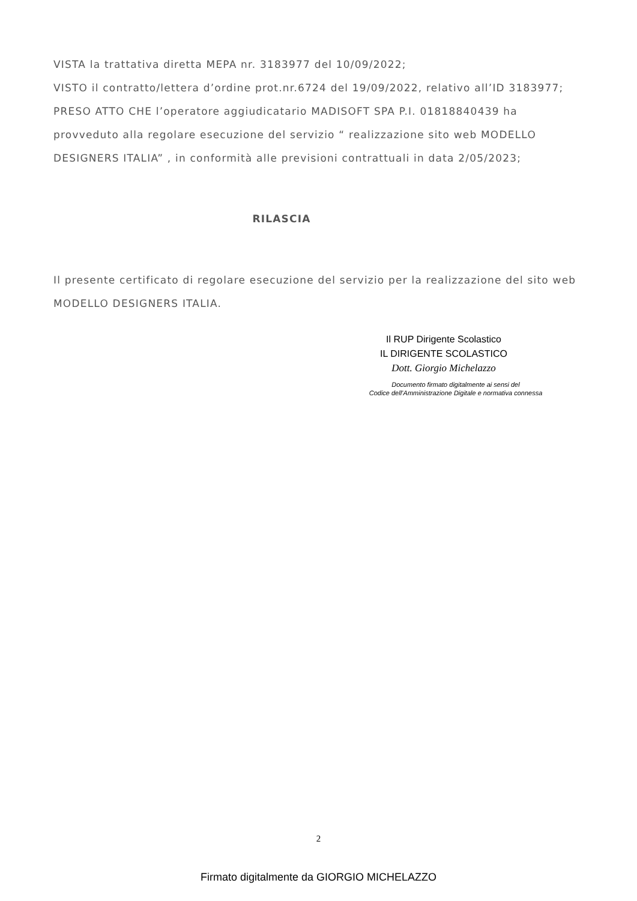VISTA la trattativa diretta MEPA nr. 3183977 del 10/09/2022;
VISTO il contratto/lettera d’ordine prot.nr.6724 del 19/09/2022, relativo all’ID 3183977;
PRESO ATTO CHE l’operatore aggiudicatario MADISOFT SPA P.I. 01818840439 ha provveduto alla regolare esecuzione del servizio “ realizzazione sito web MODELLO DESIGNERS ITALIA” , in conformità alle previsioni contrattuali in data 2/05/2023;
RILASCIA
Il presente certificato di regolare esecuzione del servizio per la realizzazione del sito web MODELLO DESIGNERS ITALIA.
Il RUP Dirigente Scolastico
IL DIRIGENTE SCOLASTICO
Dott. Giorgio Michelazzo
Documento firmato digitalmente ai sensi del
Codice dell’Amministrazione Digitale e normativa connessa
2
Firmato digitalmente da GIORGIO MICHELAZZO